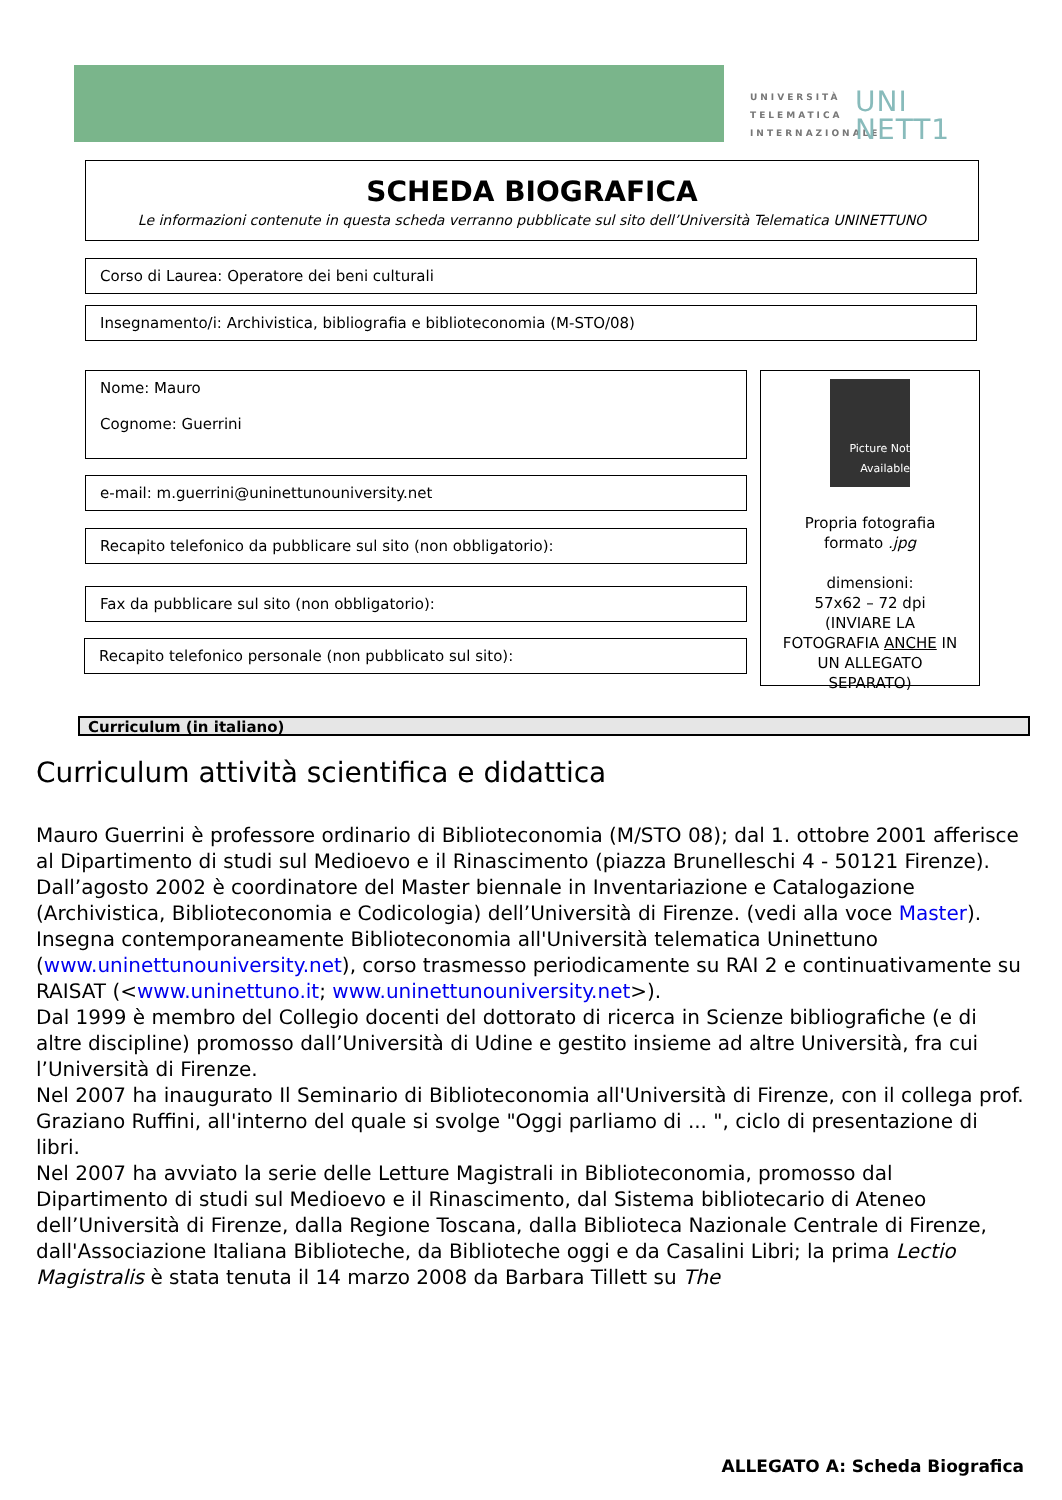UNIVERSITÀ
TELEMATICA
INTERNAZIONALE
UNI
NETT1
SCHEDA BIOGRAFICA
Le informazioni contenute in questa scheda verranno pubblicate sul sito dell’Università Telematica UNINETTUNO
Corso di Laurea: Operatore dei beni culturali
Insegnamento/i: Archivistica, bibliografia e biblioteconomia (M-STO/08)
Nome: Mauro
Cognome: Guerrini
e-mail: m.guerrini@uninettunouniversity.net
Recapito telefonico da pubblicare sul sito (non obbligatorio):
Fax da pubblicare sul sito (non obbligatorio):
Recapito telefonico personale (non pubblicato sul sito):
Picture Not Available
Propria fotografia formato .jpg
dimensioni:
57x62 – 72 dpi
(INVIARE LA FOTOGRAFIA ANCHE IN UN ALLEGATO SEPARATO)
Curriculum (in italiano)
Curriculum attività scientifica e didattica
Mauro Guerrini è professore ordinario di Biblioteconomia (M/STO 08); dal 1. ottobre 2001 afferisce al Dipartimento di studi sul Medioevo e il Rinascimento (piazza Brunelleschi 4 - 50121 Firenze).
Dall’agosto 2002 è coordinatore del Master biennale in Inventariazione e Catalogazione (Archivistica, Biblioteconomia e Codicologia) dell’Università di Firenze. (vedi alla voce Master). Insegna contemporaneamente Biblioteconomia all'Università telematica Uninettuno (www.uninettunouniversity.net), corso trasmesso periodicamente su RAI 2 e continuativamente su RAISAT (<www.uninettuno.it; www.uninettunouniversity.net>).
Dal 1999 è membro del Collegio docenti del dottorato di ricerca in Scienze bibliografiche (e di altre discipline) promosso dall’Università di Udine e gestito insieme ad altre Università, fra cui l’Università di Firenze.
Nel 2007 ha inaugurato Il Seminario di Biblioteconomia all'Università di Firenze, con il collega prof. Graziano Ruffini, all'interno del quale si svolge "Oggi parliamo di ... ", ciclo di presentazione di libri.
Nel 2007 ha avviato la serie delle Letture Magistrali in Biblioteconomia, promosso dal Dipartimento di studi sul Medioevo e il Rinascimento, dal Sistema bibliotecario di Ateneo dell’Università di Firenze, dalla Regione Toscana, dalla Biblioteca Nazionale Centrale di Firenze, dall'Associazione Italiana Biblioteche, da Biblioteche oggi e da Casalini Libri; la prima Lectio Magistralis è stata tenuta il 14 marzo 2008 da Barbara Tillett su The
ALLEGATO A: Scheda Biografica